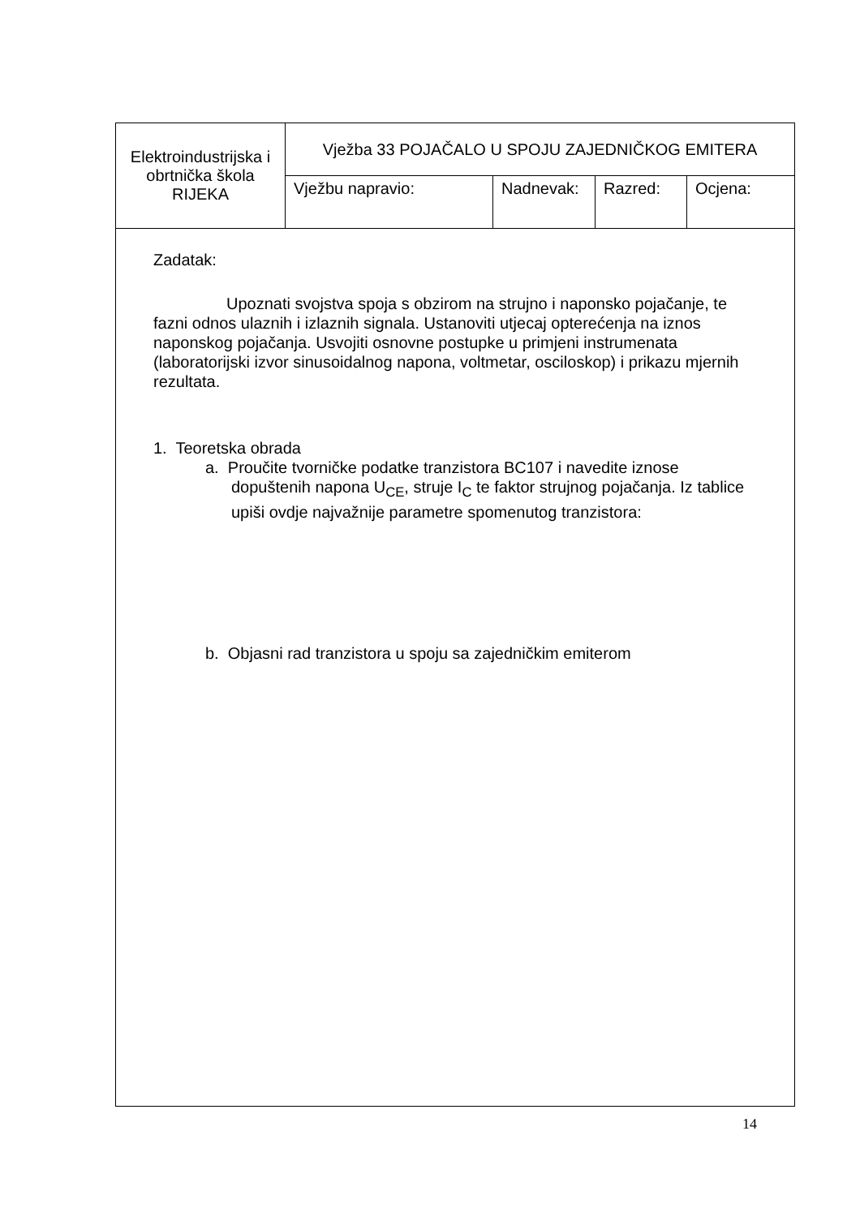| Elektroindustrijska i obrtnička škola RIJEKA | Vježba 33 POJAČALO U SPOJU ZAJEDNIČKOG EMITERA | | | |
| | Vježbu napravio: | Nadnevak: | Razred: | Ocjena: |
Zadatak:
Upoznati svojstva spoja s obzirom na strujno i naponsko pojačanje, te fazni odnos ulaznih i izlaznih signala. Ustanoviti utjecaj opterećenja na iznos naponskog pojačanja. Usvojiti osnovne postupke u primjeni instrumenata (laboratorijski izvor sinusoidalnog napona, voltmetar, osciloskop) i prikazu mjernih rezultata.
1. Teoretska obrada
a. Proučite tvorničke podatke tranzistora BC107 i navedite iznose dopuštenih napona U<sub>CE</sub>, struje I<sub>C</sub> te faktor strujnog pojačanja. Iz tablice upiši ovdje najvažnije parametre spomenutog tranzistora:
b. Objasni rad tranzistora u spoju sa zajedničkim emiterom
14